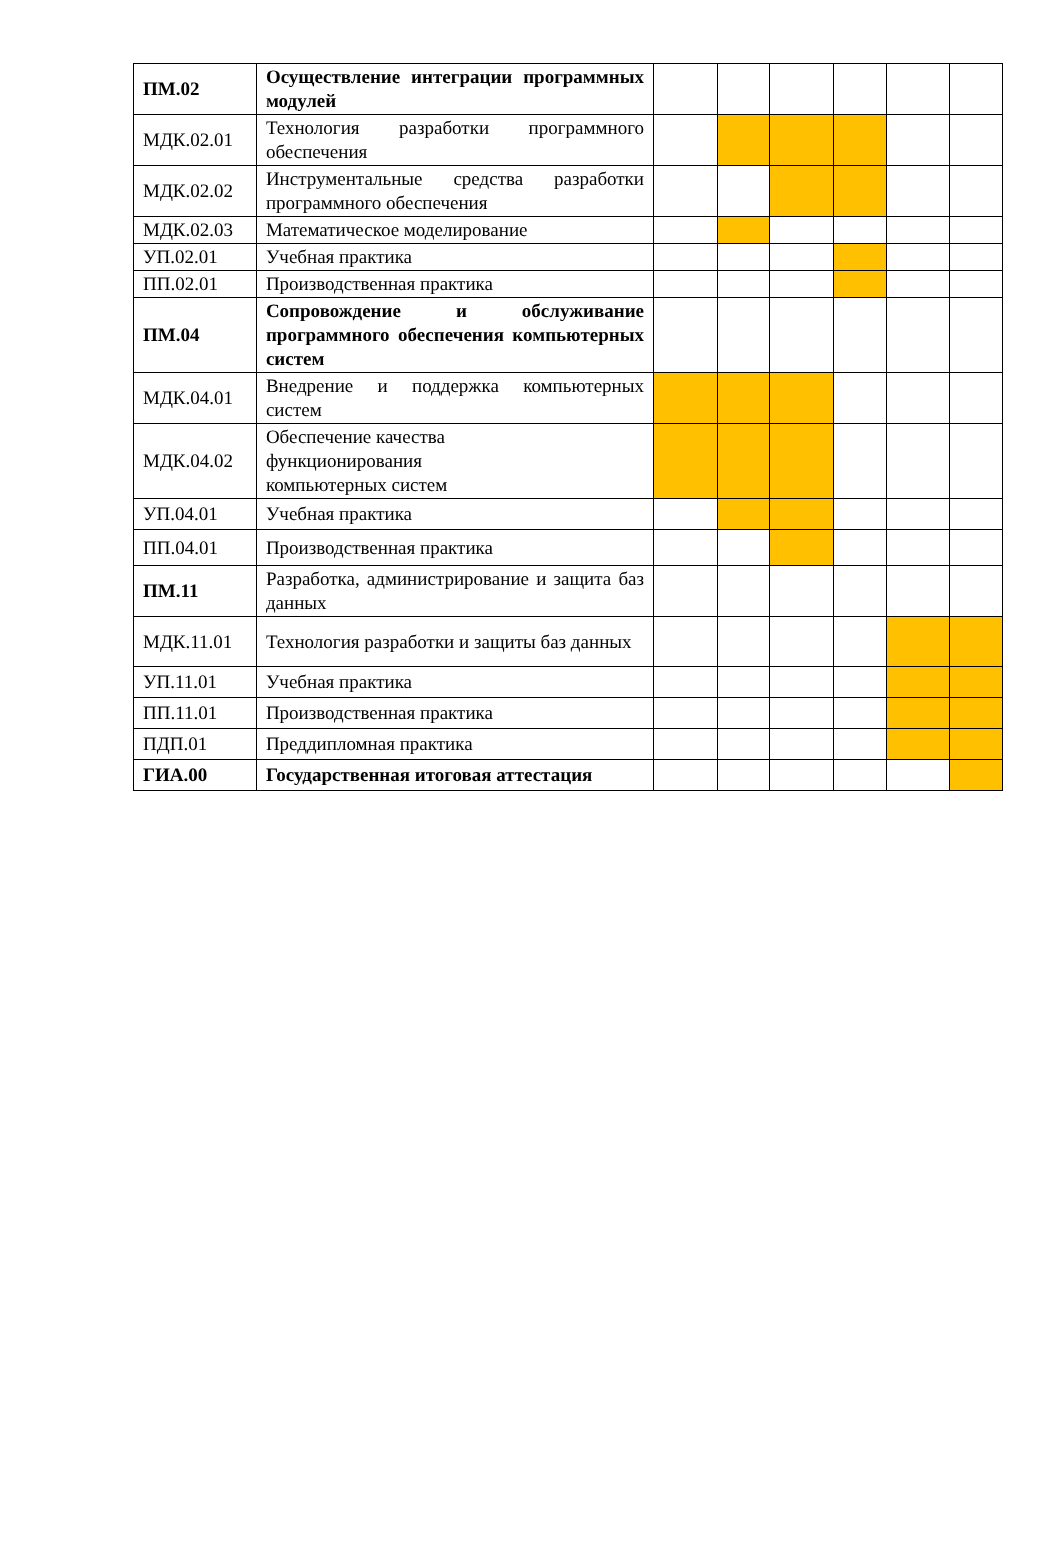| ПМ.02 | Осуществление интеграции программных модулей | | | | | | |
| МДК.02.01 | Технология разработки программного обеспечения | | | | | | |
| МДК.02.02 | Инструментальные средства разработки программного обеспечения | | | | | | |
| МДК.02.03 | Математическое моделирование | | | | | | |
| УП.02.01 | Учебная практика | | | | | | |
| ПП.02.01 | Производственная практика | | | | | | |
| ПМ.04 | Сопровождение и обслуживание программного обеспечения компьютерных систем | | | | | | |
| МДК.04.01 | Внедрение и поддержка компьютерных систем | | | | | | |
| МДК.04.02 | Обеспечение качества функционирования компьютерных систем | | | | | | |
| УП.04.01 | Учебная практика | | | | | | |
| ПП.04.01 | Производственная практика | | | | | | |
| ПМ.11 | Разработка, администрирование и защита баз данных | | | | | | |
| МДК.11.01 | Технология разработки и защиты баз данных | | | | | | |
| УП.11.01 | Учебная практика | | | | | | |
| ПП.11.01 | Производственная практика | | | | | | |
| ПДП.01 | Преддипломная практика | | | | | | |
| ГИА.00 | Государственная итоговая аттестация | | | | | | |